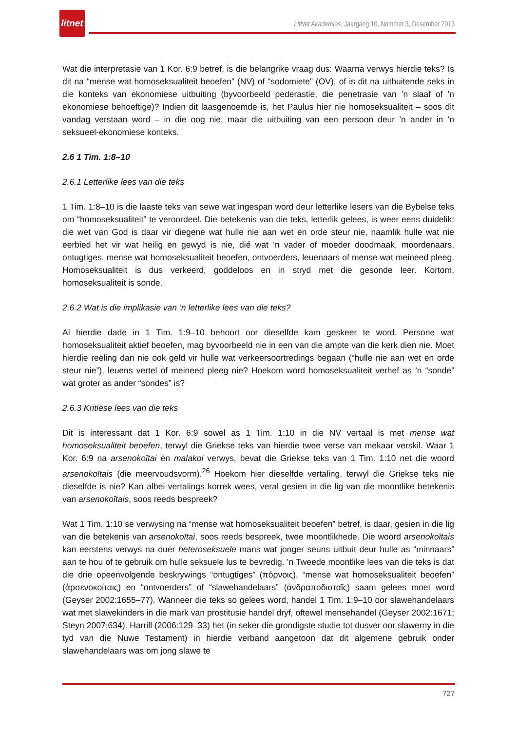litnet
LitNet Akademies, Jaargang 10, Nommer 3, Desember 2013
Wat die interpretasie van 1 Kor. 6:9 betref, is die belangrike vraag dus: Waarna verwys hierdie teks? Is dit na “mense wat homoseksualiteit beoefen” (NV) of “sodomiete” (OV), of is dit na uitbuitende seks in die konteks van ekonomiese uitbuiting (byvoorbeeld pederastie, die penetrasie van ’n slaaf of ’n ekonomiese behoeftige)? Indien dit laasgenoemde is, het Paulus hier nie homoseksualiteit – soos dit vandag verstaan word – in die oog nie, maar die uitbuiting van een persoon deur ’n ander in ’n seksueel-ekonomiese konteks.
2.6 1 Tim. 1:8–10
2.6.1 Letterlike lees van die teks
1 Tim. 1:8–10 is die laaste teks van sewe wat ingespan word deur letterlike lesers van die Bybelse teks om “homoseksualiteit” te veroordeel. Die betekenis van die teks, letterlik gelees, is weer eens duidelik: die wet van God is daar vir diegene wat hulle nie aan wet en orde steur nie, naamlik hulle wat nie eerbied het vir wat heilig en gewyd is nie, dié wat ’n vader of moeder doodmaak, moordenaars, ontugtiges, mense wat homoseksualiteit beoefen, ontvoerders, leuenaars of mense wat meineed pleeg. Homoseksualiteit is dus verkeerd, goddeloos en in stryd met die gesonde leer. Kortom, homoseksualiteit is sonde.
2.6.2 Wat is die implikasie van ’n letterlike lees van die teks?
Al hierdie dade in 1 Tim. 1:9–10 behoort oor dieselfde kam geskeer te word. Persone wat homoseksualiteit aktief beoefen, mag byvoorbeeld nie in een van die ampte van die kerk dien nie. Moet hierdie reëling dan nie ook geld vir hulle wat verkeersoortredings begaan (“hulle nie aan wet en orde steur nie”), leuens vertel of meineed pleeg nie? Hoekom word homoseksualiteit verhef as ’n “sonde” wat groter as ander “sondes” is?
2.6.3 Kritiese lees van die teks
Dit is interessant dat 1 Kor. 6:9 sowel as 1 Tim. 1:10 in die NV vertaal is met mense wat homoseksualiteit beoefen, terwyl die Griekse teks van hierdie twee verse van mekaar verskil. Waar 1 Kor. 6:9 na arsenokoītai én malakoi verwys, bevat die Griekse teks van 1 Tim. 1:10 net die woord arsenokoītais (die meervoudsvorm).<sup>26</sup> Hoekom hier dieselfde vertaling, terwyl die Griekse teks nie dieselfde is nie? Kan albei vertalings korrek wees, veral gesien in die lig van die moontlike betekenis van arsenokoītais, soos reeds bespreek?
Wat 1 Tim. 1:10 se verwysing na “mense wat homoseksualiteit beoefen” betref, is daar, gesien in die lig van die betekenis van arsenokoītai, soos reeds bespreek, twee moontlikhede. Die woord arsenokoītais kan eerstens verwys na ouer heteroseksuele mans wat jonger seuns uitbuit deur hulle as “minnaars” aan te hou of te gebruik om hulle seksuele lus te bevredig. ’n Tweede moontlike lees van die teks is dat die drie opeenvolgende beskrywings “ontugtiges” (πόρνοις), “mense wat homoseksualiteit beoefen” (ἀρσενοκοίταις) en “ontvoerders” of “slawehandelaars” (ἀνδραποδισταῖς) saam gelees moet word (Geyser 2002:1655–77). Wanneer die teks so gelees word, handel 1 Tim. 1:9–10 oor slawehandelaars wat met slawekinders in die mark van prostitusie handel dryf, oftewel mensehandel (Geyser 2002:1671; Steyn 2007:634). Harrill (2006:129–33) het (in seker die grondigste studie tot dusver oor slawerny in die tyd van die Nuwe Testament) in hierdie verband aangetoon dat dit algemene gebruik onder slawehandelaars was om jong slawe te
727